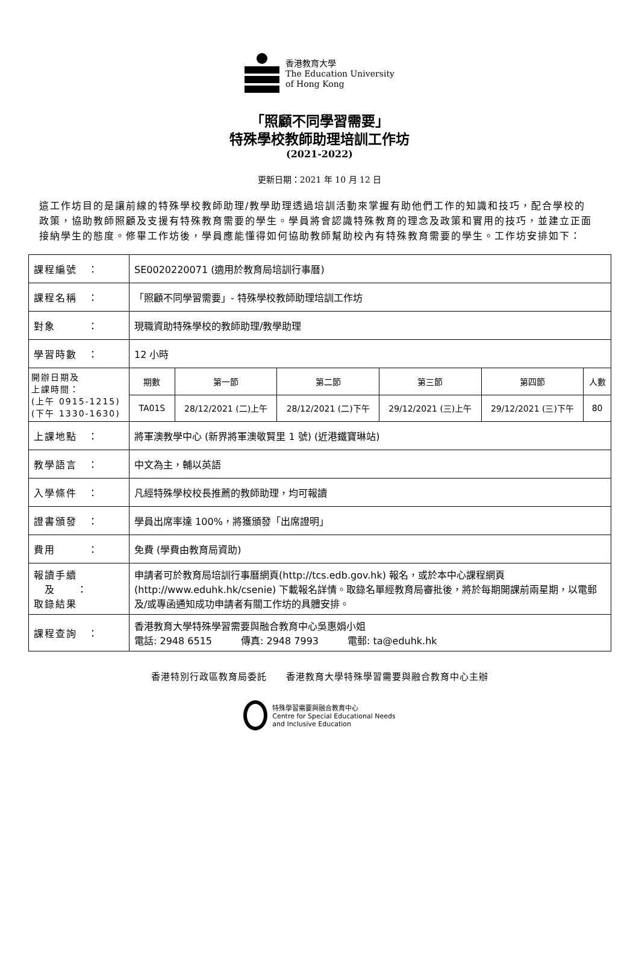香港教育大學
The Education University
of Hong Kong
「照顧不同學習需要」
特殊學校教師助理培訓工作坊
(2021-2022)
更新日期：2021 年 10 月 12 日
這工作坊目的是讓前線的特殊學校教師助理/教學助理透過培訓活動來掌握有助他們工作的知識和技巧，配合學校的政策，協助教師照顧及支援有特殊教育需要的學生。學員將會認識特殊教育的理念及政策和實用的技巧，並建立正面接納學生的態度。修畢工作坊後，學員應能懂得如何協助教師幫助校內有特殊教育需要的學生。工作坊安排如下：
| 課程編號 ： | SE0020220071 (適用於教育局培訓行事曆) | | | | | |
| 課程名稱 ： | 「照顧不同學習需要」- 特殊學校教師助理培訓工作坊 | | | | | |
| 對象 ： | 現職資助特殊學校的教師助理/教學助理 | | | | | |
| 學習時數 ： | 12 小時 | | | | | |
| 開辦日期及 上課時間： (上午 0915-1215) (下午 1330-1630) | 期數 | 第一節 | 第二節 | 第三節 | 第四節 | 人數 |
| | TA01S | 28/12/2021 (二)上午 | 28/12/2021 (二)下午 | 29/12/2021 (三)上午 | 29/12/2021 (三)下午 | 80 |
| 上課地點 ： | 將軍澳教學中心 (新界將軍澳敬賢里 1 號) (近港鐵寶琳站) | | | | | |
| 教學語言 ： | 中文為主，輔以英語 | | | | | |
| 入學條件 ： | 凡經特殊學校校長推薦的教師助理，均可報讀 | | | | | |
| 證書頒發 ： | 學員出席率達 100%，將獲頒發「出席證明」 | | | | | |
| 費用 ： | 免費 (學費由教育局資助) | | | | | |
| 報讀手續 及 ： 取錄結果 | 申請者可於教育局培訓行事曆網頁(http://tcs.edb.gov.hk) 報名，或於本中心課程網頁 (http://www.eduhk.hk/csenie) 下載報名詳情。取錄名單經教育局審批後，將於每期開課前兩星期，以電郵及/或專函通知成功申請者有關工作坊的具體安排。 | | | | | |
| 課程查詢 ： | 香港教育大學特殊學習需要與融合教育中心吳惠娟小姐 電話: 2948 6515 傳真: 2948 7993 電郵: ta@eduhk.hk | | | | | |
香港特別行政區教育局委託　　香港教育大學特殊學習需要與融合教育中心主辦
特殊學習需要與融合教育中心
Centre for Special Educational Needs
and Inclusive Education